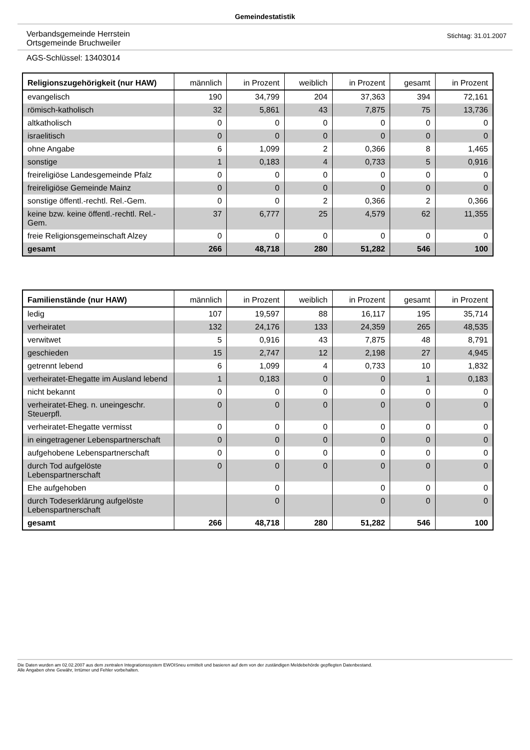Gemeindestatistik
Verbandsgemeinde Herrstein
Ortsgemeinde Bruchweiler
Stichtag: 31.01.2007
AGS-Schlüssel: 13403014
| Religionszugehörigkeit (nur HAW) | männlich | in Prozent | weiblich | in Prozent | gesamt | in Prozent |
| --- | --- | --- | --- | --- | --- | --- |
| evangelisch | 190 | 34,799 | 204 | 37,363 | 394 | 72,161 |
| römisch-katholisch | 32 | 5,861 | 43 | 7,875 | 75 | 13,736 |
| altkatholisch | 0 | 0 | 0 | 0 | 0 | 0 |
| israelitisch | 0 | 0 | 0 | 0 | 0 | 0 |
| ohne Angabe | 6 | 1,099 | 2 | 0,366 | 8 | 1,465 |
| sonstige | 1 | 0,183 | 4 | 0,733 | 5 | 0,916 |
| freireligiöse Landesgemeinde Pfalz | 0 | 0 | 0 | 0 | 0 | 0 |
| freireligiöse Gemeinde Mainz | 0 | 0 | 0 | 0 | 0 | 0 |
| sonstige öffentl.-rechtl. Rel.-Gem. | 0 | 0 | 2 | 0,366 | 2 | 0,366 |
| keine bzw. keine öffentl.-rechtl. Rel.-Gem. | 37 | 6,777 | 25 | 4,579 | 62 | 11,355 |
| freie Religionsgemeinschaft Alzey | 0 | 0 | 0 | 0 | 0 | 0 |
| gesamt | 266 | 48,718 | 280 | 51,282 | 546 | 100 |
| Familienstände (nur HAW) | männlich | in Prozent | weiblich | in Prozent | gesamt | in Prozent |
| --- | --- | --- | --- | --- | --- | --- |
| ledig | 107 | 19,597 | 88 | 16,117 | 195 | 35,714 |
| verheiratet | 132 | 24,176 | 133 | 24,359 | 265 | 48,535 |
| verwitwet | 5 | 0,916 | 43 | 7,875 | 48 | 8,791 |
| geschieden | 15 | 2,747 | 12 | 2,198 | 27 | 4,945 |
| getrennt lebend | 6 | 1,099 | 4 | 0,733 | 10 | 1,832 |
| verheiratet-Ehegatte im Ausland lebend | 1 | 0,183 | 0 | 0 | 1 | 0,183 |
| nicht bekannt | 0 | 0 | 0 | 0 | 0 | 0 |
| verheiratet-Eheg. n. uneingeschr. Steuerpfl. | 0 | 0 | 0 | 0 | 0 | 0 |
| verheiratet-Ehegatte vermisst | 0 | 0 | 0 | 0 | 0 | 0 |
| in eingetragener Lebenspartnerschaft | 0 | 0 | 0 | 0 | 0 | 0 |
| aufgehobene Lebenspartnerschaft | 0 | 0 | 0 | 0 | 0 | 0 |
| durch Tod aufgelöste Lebenspartnerschaft | 0 | 0 | 0 | 0 | 0 | 0 |
| Ehe aufgehoben | | 0 | | 0 | 0 | 0 |
| durch Todeserklärung aufgelöste Lebenspartnerschaft | | 0 | | 0 | 0 | 0 |
| gesamt | 266 | 48,718 | 280 | 51,282 | 546 | 100 |
Die Daten wurden am 02.02.2007 aus dem zentralen Integrationssystem EWOISneu ermittelt und basieren auf dem von der zuständigen Meldebehörde gepflegten Datenbestand.
Alle Angaben ohne Gewähr, Irrtümer und Fehler vorbehalten.